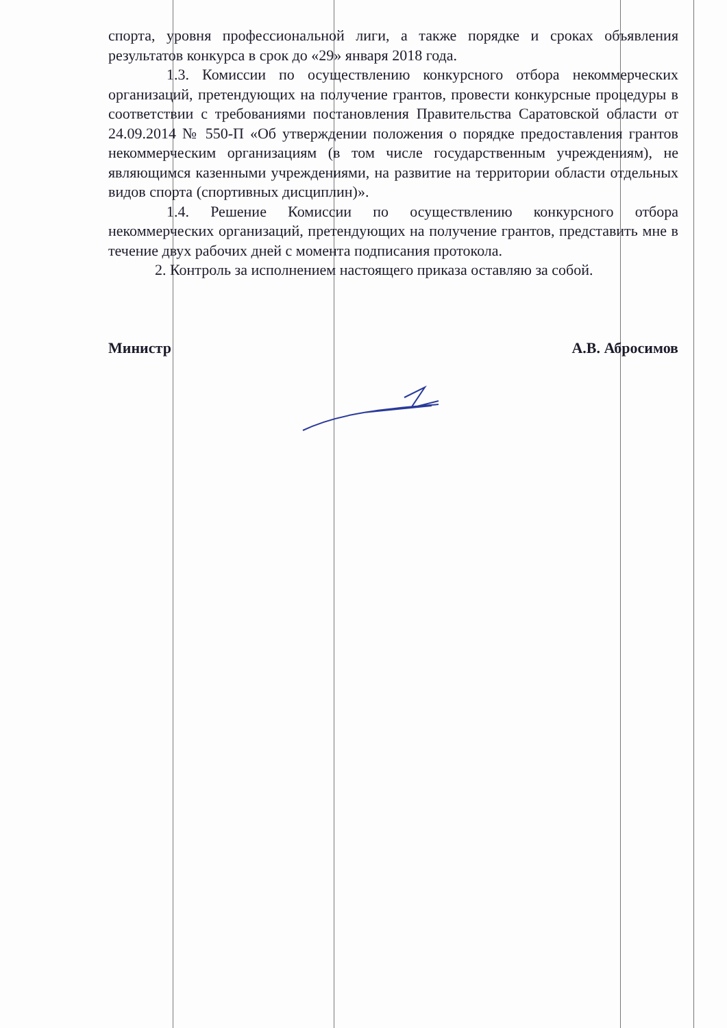спорта, уровня профессиональной лиги, а также порядке и сроках объявления результатов конкурса в срок до «29» января 2018 года.
1.3. Комиссии по осуществлению конкурсного отбора некоммерческих организаций, претендующих на получение грантов, провести конкурсные процедуры в соответствии с требованиями постановления Правительства Саратовской области от 24.09.2014 № 550-П «Об утверждении положения о порядке предоставления грантов некоммерческим организациям (в том числе государственным учреждениям), не являющимся казенными учреждениями, на развитие на территории области отдельных видов спорта (спортивных дисциплин)».
1.4. Решение Комиссии по осуществлению конкурсного отбора некоммерческих организаций, претендующих на получение грантов, представить мне в течение двух рабочих дней с момента подписания протокола.
2. Контроль за исполнением настоящего приказа оставляю за собой.
Министр А.В. Абросимов